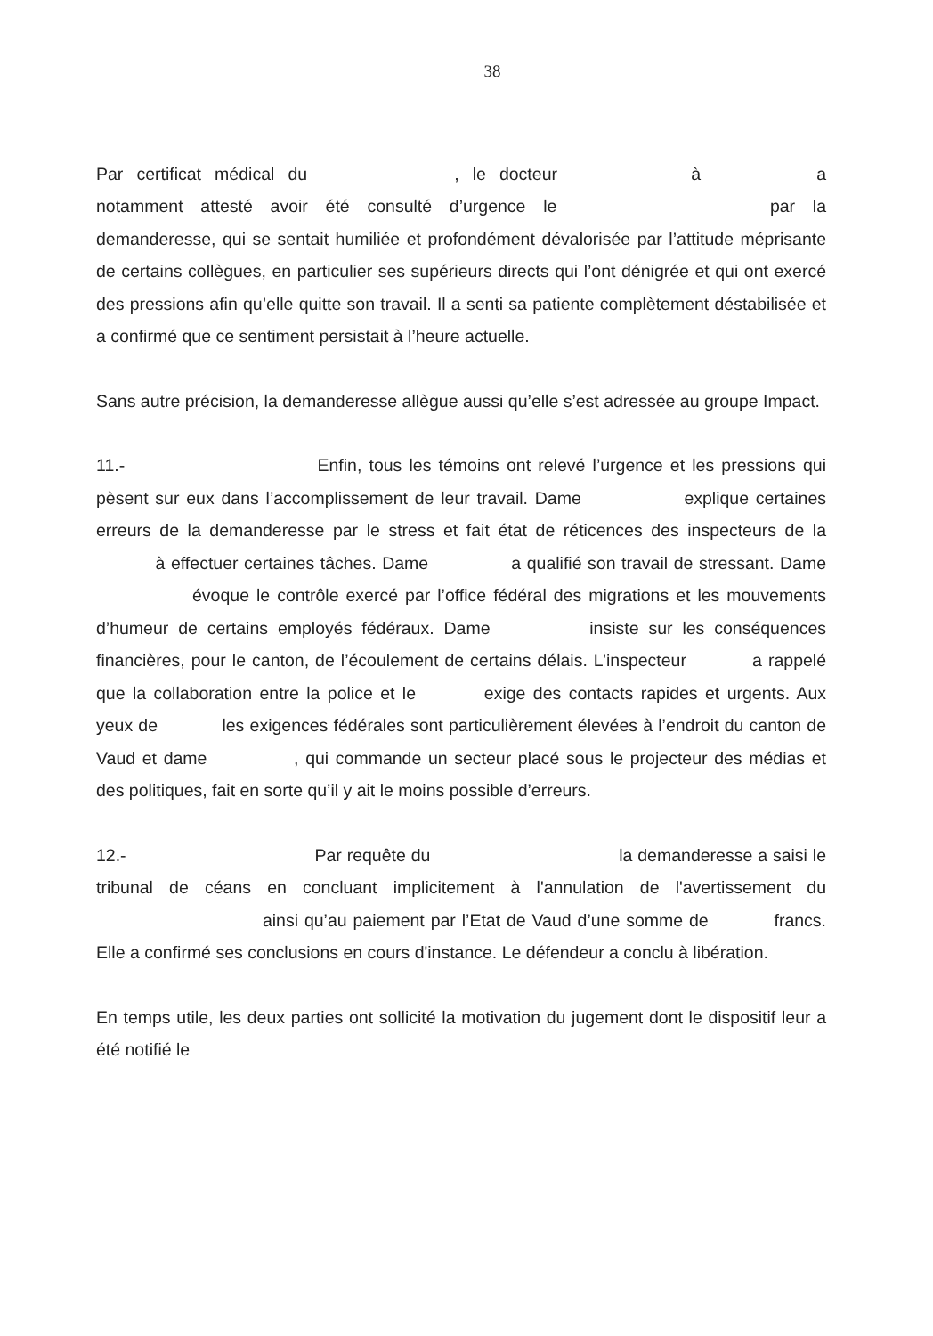38
Par certificat médical du , le docteur à a notamment attesté avoir été consulté d’urgence le par la demanderesse, qui se sentait humiliée et profondément dévalorisée par l’attitude méprisante de certains collègues, en particulier ses supérieurs directs qui l’ont dénigrée et qui ont exercé des pressions afin qu’elle quitte son travail. Il a senti sa patiente complètement déstabilisée et a confirmé que ce sentiment persistait à l’heure actuelle.
Sans autre précision, la demanderesse allègue aussi qu’elle s’est adressée au groupe Impact.
11.- Enfin, tous les témoins ont relevé l’urgence et les pressions qui pèsent sur eux dans l’accomplissement de leur travail. Dame explique certaines erreurs de la demanderesse par le stress et fait état de réticences des inspecteurs de la à effectuer certaines tâches. Dame a qualifié son travail de stressant. Dame évoque le contrôle exercé par l’office fédéral des migrations et les mouvements d’humeur de certains employés fédéraux. Dame insiste sur les conséquences financières, pour le canton, de l’écoulement de certains délais. L’inspecteur a rappelé que la collaboration entre la police et le exige des contacts rapides et urgents. Aux yeux de les exigences fédérales sont particulièrement élevées à l’endroit du canton de Vaud et dame , qui commande un secteur placé sous le projecteur des médias et des politiques, fait en sorte qu’il y ait le moins possible d’erreurs.
12.- Par requête du la demanderesse a saisi le tribunal de céans en concluant implicitement à l'annulation de l'avertissement du ainsi qu’au paiement par l’Etat de Vaud d’une somme de francs. Elle a confirmé ses conclusions en cours d'instance. Le défendeur a conclu à libération.
En temps utile, les deux parties ont sollicité la motivation du jugement dont le dispositif leur a été notifié le